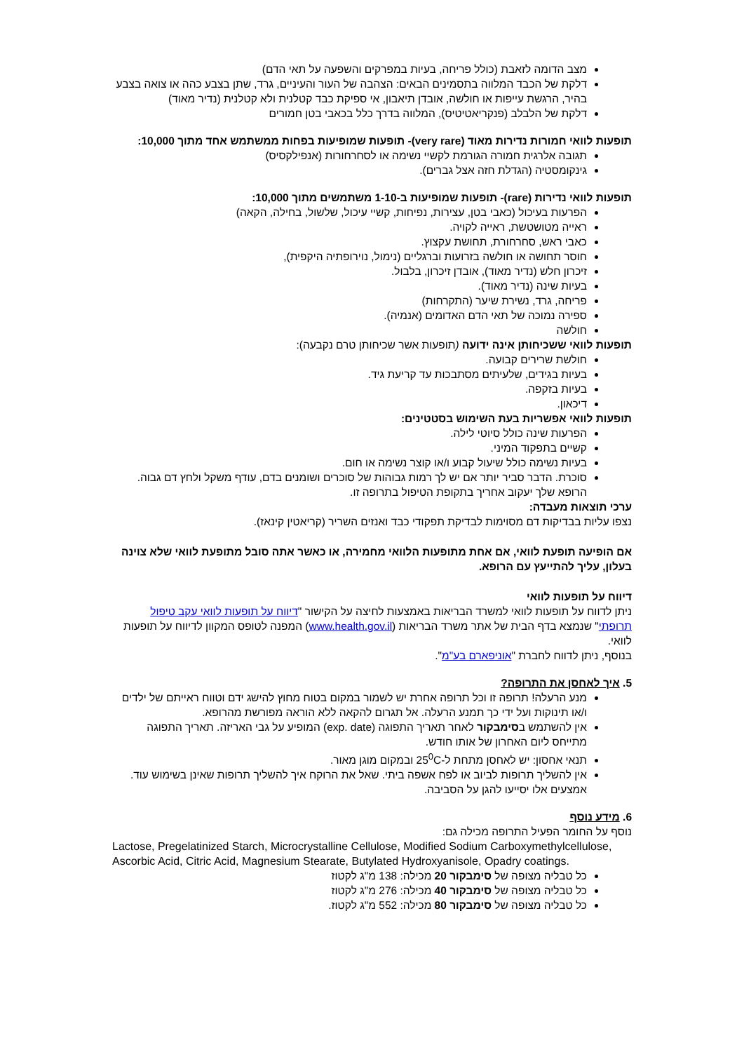מצב הדומה לזאבת (כולל פריחה, בעיות במפרקים והשפעה על תאי הדם)
דלקת של הכבד המלווה בתסמינים הבאים: הצהבה של העור והעיניים, גרד, שתן בצבע כהה או צואה בצבע בהיר, הרגשת עייפות או חולשה, אובדן תיאבון, אי ספיקת כבד קטלנית ולא קטלנית (נדיר מאוד)
דלקת של הלבלב (פנקריאטיטיס), המלווה בדרך כלל בכאבי בטן חמורים
תופעות לוואי חמורות נדירות מאוד (very rare)- תופעות שמופיעות בפחות ממשתמש אחד מתוך 10,000:
תגובה אלרגית חמורה הגורמת לקשיי נשימה או לסחרחורות (אנפילקסיס)
גינקומסטיה (הגדלת חזה אצל גברים).
תופעות לוואי נדירות (rare)- תופעות שמופיעות ב-1-10 משתמשים מתוך 10,000:
הפרעות בעיכול (כאבי בטן, עצירות, נפיחות, קשיי עיכול, שלשול, בחילה, הקאה)
ראייה מטושטשת, ראייה לקויה.
כאבי ראש, סחרחורת, תחושת עקצוץ.
חוסר תחושה או חולשה בזרועות וברגליים (נימול, נוירופתיה היקפית),
זיכרון חלש (נדיר מאוד), אובדן זיכרון, בלבול.
בעיות שינה (נדיר מאוד).
פריחה, גרד, נשירת שיער (התקרחות)
ספירה נמוכה של תאי הדם האדומים (אנמיה).
חולשה
תופעות לוואי ששכיחותן אינה ידועה (תופעות אשר שכיחותן טרם נקבעה):
חולשת שרירים קבועה.
בעיות בגידים, שלעיתים מסתבכות עד קריעת גיד.
בעיות בזקפה.
דיכאון.
תופעות לוואי אפשריות בעת השימוש בסטטינים:
הפרעות שינה כולל סיוטי לילה.
קשיים בתפקוד המיני.
בעיות נשימה כולל שיעול קבוע ו/או קוצר נשימה או חום.
סוכרת. הדבר סביר יותר אם יש לך רמות גבוהות של סוכרים ושומנים בדם, עודף משקל ולחץ דם גבוה. הרופא שלך יעקוב אחריך בתקופת הטיפול בתרופה זו.
ערכי תוצאות מעבדה:
נצפו עליות בבדיקות דם מסוימות לבדיקת תפקודי כבד ואנזים השריר (קריאטין קינאז).
אם הופיעה תופעת לוואי, אם אחת מתופעות הלוואי מחמירה, או כאשר אתה סובל מתופעת לוואי שלא צוינה בעלון, עליך להתייעץ עם הרופא.
דיווח על תופעות לוואי
ניתן לדווח על תופעות לוואי למשרד הבריאות באמצעות לחיצה על הקישור "דיווח על תופעות לוואי עקב טיפול תרופתי" שנמצא בדף הבית של אתר משרד הבריאות (www.health.gov.il) המפנה לטופס המקוון לדיווח על תופעות לוואי.
בנוסף, ניתן לדווח לחברת "אוניפארם בע"מ".
5. איך לאחסן את התרופה?
מנע הרעלה! תרופה זו וכל תרופה אחרת יש לשמור במקום בטוח מחוץ להישג ידם וטווח ראייתם של ילדים ו/או תינוקות ועל ידי כך תמנע הרעלה. אל תגרום להקאה ללא הוראה מפורשת מהרופא.
אין להשתמש בסימבקור לאחר תאריך התפוגה (exp. date) המופיע על גבי האריזה. תאריך התפוגה מתייחס ליום האחרון של אותו חודש.
תנאי אחסון: יש לאחסן מתחת ל-25<sup>0</sup>C ובמקום מוגן מאור.
אין להשליך תרופות לביוב או לפח אשפה ביתי. שאל את הרוקח איך להשליך תרופות שאינן בשימוש עוד. אמצעים אלו יסייעו להגן על הסביבה.
6. מידע נוסף
נוסף על החומר הפעיל התרופה מכילה גם:
Lactose, Pregelatinized Starch, Microcrystalline Cellulose, Modified Sodium Carboxymethylcellulose, Ascorbic Acid, Citric Acid, Magnesium Stearate, Butylated Hydroxyanisole, Opadry coatings.
כל טבליה מצופה של סימבקור 20 מכילה: 138 מ"ג לקטוז
כל טבליה מצופה של סימבקור 40 מכילה: 276 מ"ג לקטוז
כל טבליה מצופה של סימבקור 80 מכילה: 552 מ"ג לקטוז.